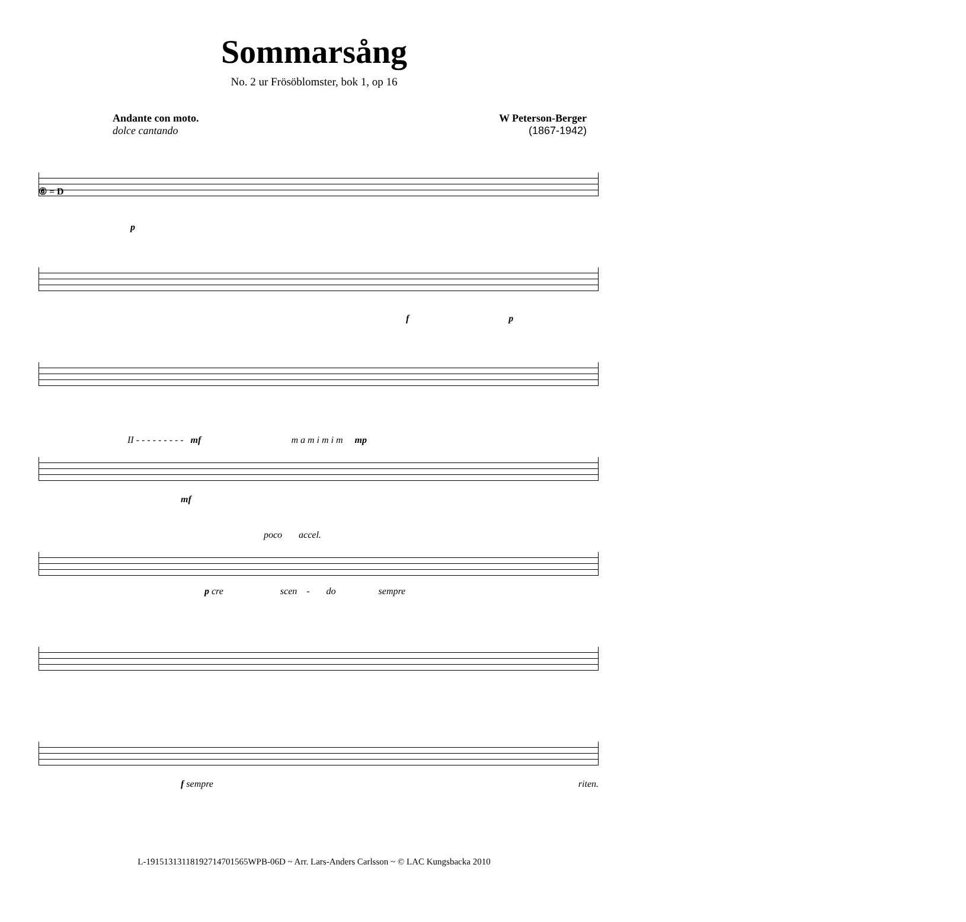Sommarsång
No. 2 ur Frösöblomster, bok 1, op 16
Andante con moto.
dolce cantando
W Peterson-Berger
(1867-1942)
⑥ = D
p
f p
II - - - - - - - - - mf m a m i m i m mp
mf
poco accel.
p cre scen - do sempre
f sempre
riten.
L-19151313118192714701565WPB-06D ~ Arr. Lars-Anders Carlsson ~ © LAC Kungsbacka 2010